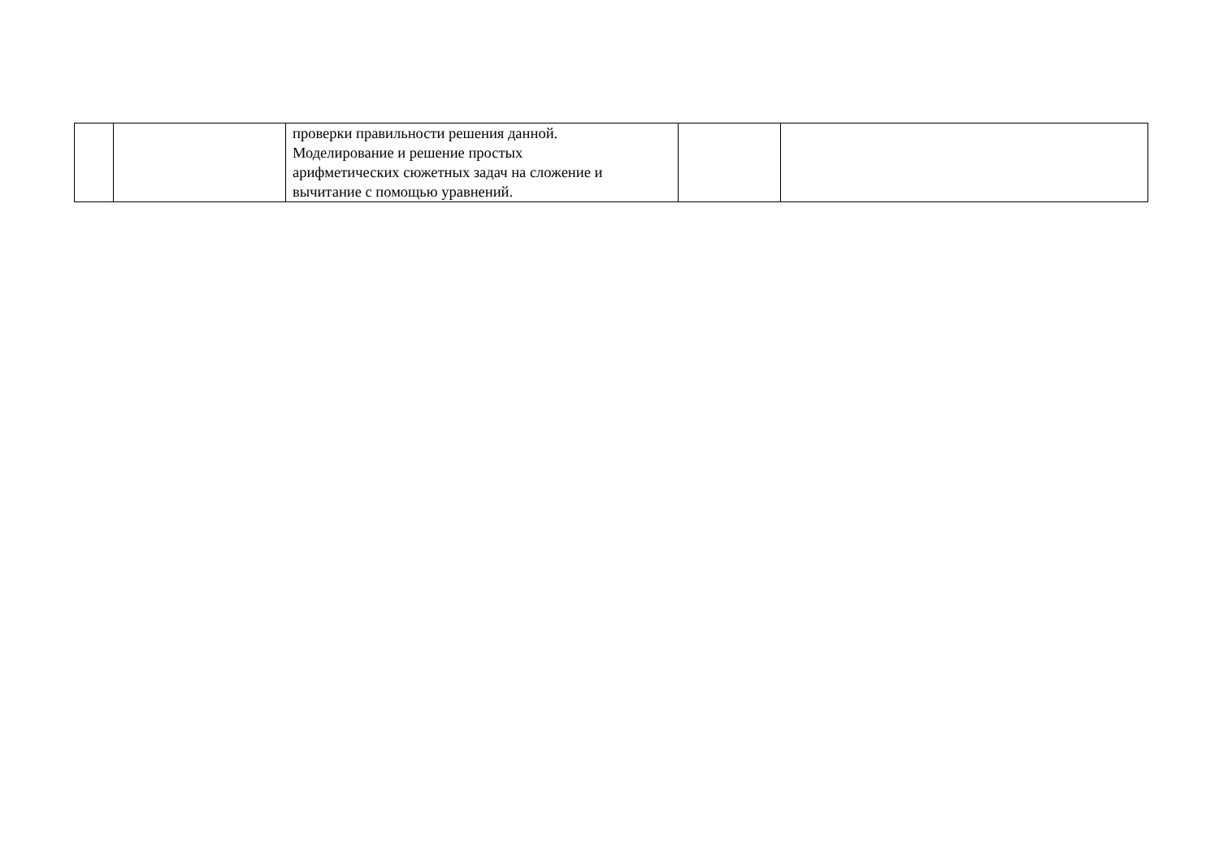| | | проверки правильности решения данной. Моделирование и решение простых арифметических сюжетных задач на сложение и вычитание с помощью уравнений. | | |